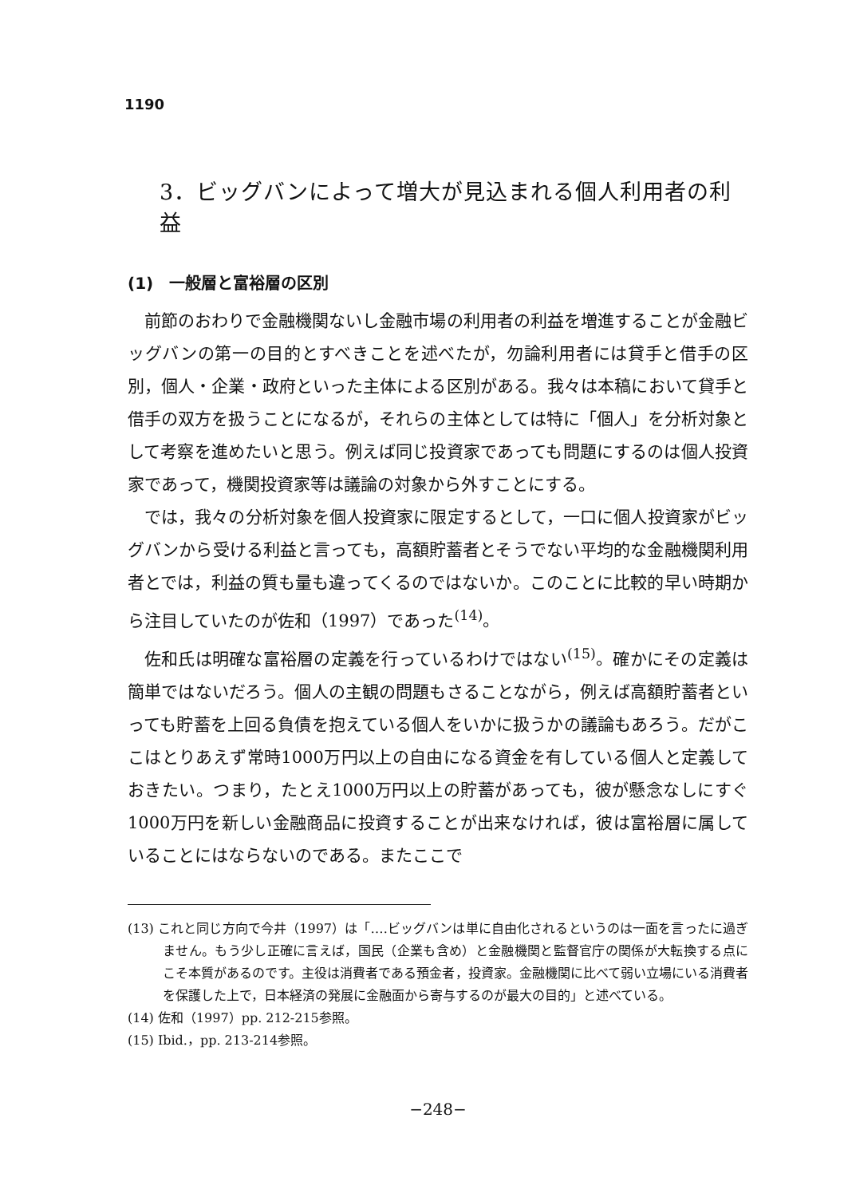1190
3．ビッグバンによって増大が見込まれる個人利用者の利益
(1)　一般層と富裕層の区別
前節のおわりで金融機関ないし金融市場の利用者の利益を増進することが金融ビッグバンの第一の目的とすべきことを述べたが，勿論利用者には貸手と借手の区別，個人・企業・政府といった主体による区別がある。我々は本稿において貸手と借手の双方を扱うことになるが，それらの主体としては特に「個人」を分析対象として考察を進めたいと思う。例えば同じ投資家であっても問題にするのは個人投資家であって，機関投資家等は議論の対象から外すことにする。
では，我々の分析対象を個人投資家に限定するとして，一口に個人投資家がビッグバンから受ける利益と言っても，高額貯蓄者とそうでない平均的な金融機関利用者とでは，利益の質も量も違ってくるのではないか。このことに比較的早い時期から注目していたのが佐和（1997）であった<sup>(14)</sup>。
佐和氏は明確な富裕層の定義を行っているわけではない<sup>(15)</sup>。確かにその定義は簡単ではないだろう。個人の主観の問題もさることながら，例えば高額貯蓄者といっても貯蓄を上回る負債を抱えている個人をいかに扱うかの議論もあろう。だがここはとりあえず常時1000万円以上の自由になる資金を有している個人と定義しておきたい。つまり，たとえ1000万円以上の貯蓄があっても，彼が懸念なしにすぐ1000万円を新しい金融商品に投資することが出来なければ，彼は富裕層に属していることにはならないのである。またここで
(13) これと同じ方向で今井（1997）は「‥‥ビッグバンは単に自由化されるというのは一面を言ったに過ぎません。もう少し正確に言えば，国民（企業も含め）と金融機関と監督官庁の関係が大転換する点にこそ本質があるのです。主役は消費者である預金者，投資家。金融機関に比べて弱い立場にいる消費者を保護した上で，日本経済の発展に金融面から寄与するのが最大の目的」と述べている。
(14) 佐和（1997）pp. 212-215参照。
(15) Ibid.，pp. 213-214参照。
−248−